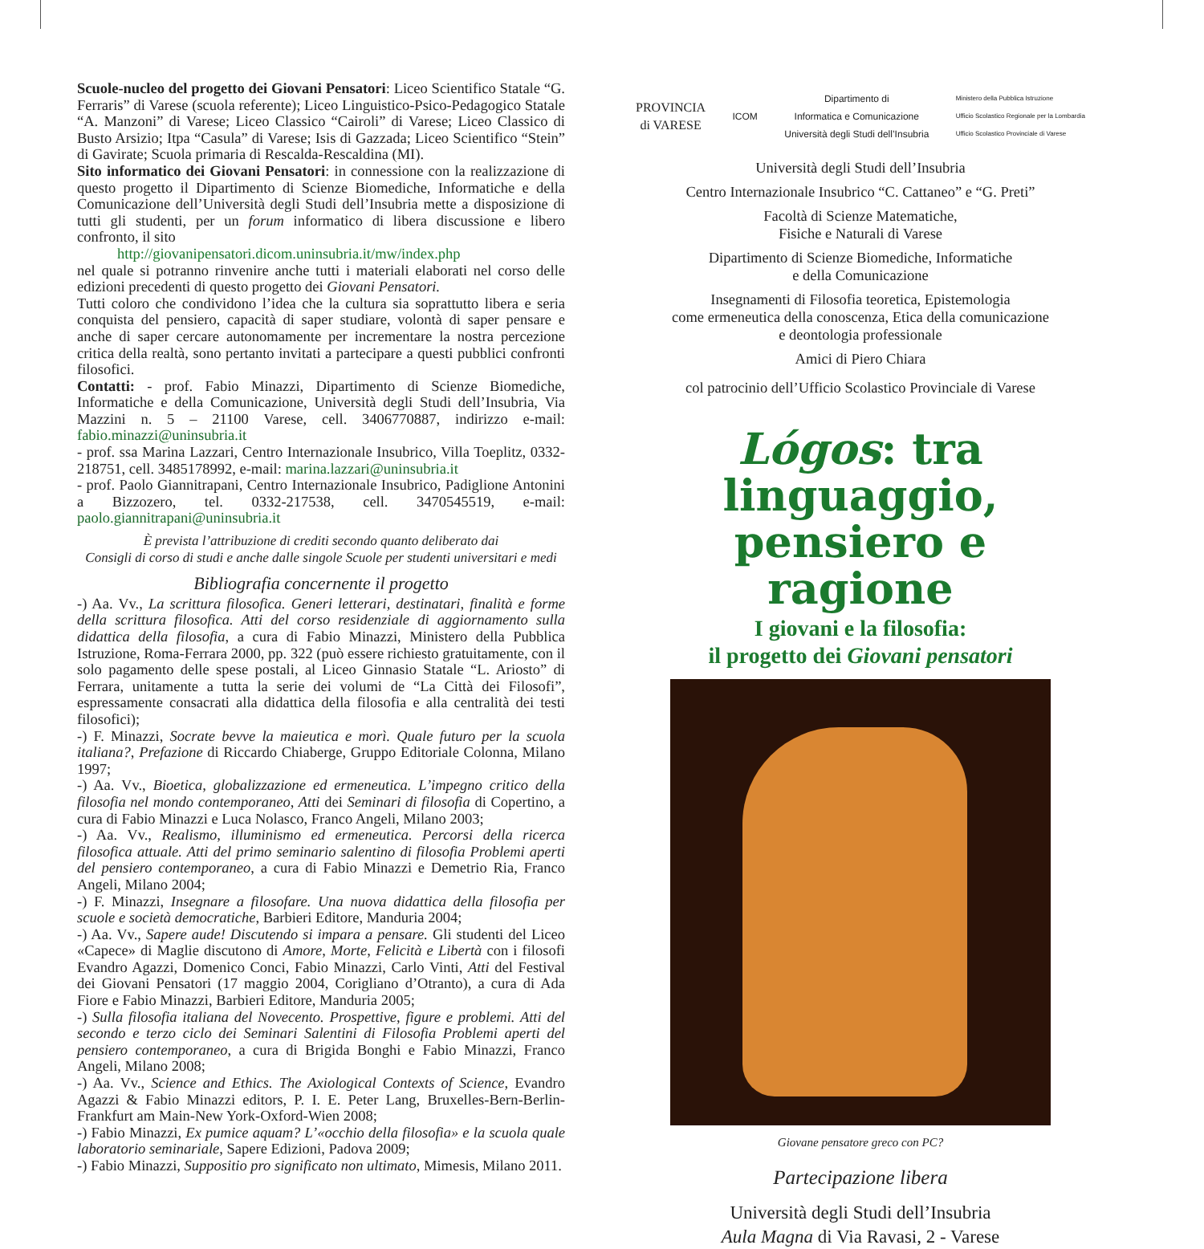Scuole-nucleo del progetto dei Giovani Pensatori: Liceo Scientifico Statale “G. Ferraris” di Varese (scuola referente); Liceo Linguistico-Psico-Pedagogico Statale “A. Manzoni” di Varese; Liceo Classico “Cairoli” di Varese; Liceo Classico di Busto Arsizio; Itpa “Casula” di Varese; Isis di Gazzada; Liceo Scientifico “Stein” di Gavirate; Scuola primaria di Rescalda-Rescaldina (MI).
Sito informatico dei Giovani Pensatori: in connessione con la realizzazione di questo progetto il Dipartimento di Scienze Biomediche, Informatiche e della Comunicazione dell’Università degli Studi dell’Insubria mette a disposizione di tutti gli studenti, per un forum informatico di libera discussione e libero confronto, il sito
http://giovanipensatori.dicom.uninsubria.it/mw/index.php
nel quale si potranno rinvenire anche tutti i materiali elaborati nel corso delle edizioni precedenti di questo progetto dei Giovani Pensatori.
Tutti coloro che condividono l’idea che la cultura sia soprattutto libera e seria conquista del pensiero, capacità di saper studiare, volontà di saper pensare e anche di saper cercare autonomamente per incrementare la nostra percezione critica della realtà, sono pertanto invitati a partecipare a questi pubblici confronti filosofici.
Contatti: - prof. Fabio Minazzi, Dipartimento di Scienze Biomediche, Informatiche e della Comunicazione, Università degli Studi dell’Insubria, Via Mazzini n. 5 – 21100 Varese, cell. 3406770887, indirizzo e-mail: fabio.minazzi@uninsubria.it
- prof. ssa Marina Lazzari, Centro Internazionale Insubrico, Villa Toeplitz, 0332-218751, cell. 3485178992, e-mail: marina.lazzari@uninsubria.it
- prof. Paolo Giannitrapani, Centro Internazionale Insubrico, Padiglione Antonini a Bizzozero, tel. 0332-217538, cell. 3470545519, e-mail: paolo.giannitrapani@uninsubria.it
È prevista l’attribuzione di crediti secondo quanto deliberato dai
Consigli di corso di studi e anche dalle singole Scuole per studenti universitari e medi
Bibliografia concernente il progetto
-) Aa. Vv., La scrittura filosofica. Generi letterari, destinatari, finalità e forme della scrittura filosofica. Atti del corso residenziale di aggiornamento sulla didattica della filosofia, a cura di Fabio Minazzi, Ministero della Pubblica Istruzione, Roma-Ferrara 2000, pp. 322 (può essere richiesto gratuitamente, con il solo pagamento delle spese postali, al Liceo Ginnasio Statale “L. Ariosto” di Ferrara, unitamente a tutta la serie dei volumi de “La Città dei Filosofi”, espressamente consacrati alla didattica della filosofia e alla centralità dei testi filosofici);
-) F. Minazzi, Socrate bevve la maieutica e morì. Quale futuro per la scuola italiana?, Prefazione di Riccardo Chiaberge, Gruppo Editoriale Colonna, Milano 1997;
-) Aa. Vv., Bioetica, globalizzazione ed ermeneutica. L’impegno critico della filosofia nel mondo contemporaneo, Atti dei Seminari di filosofia di Copertino, a cura di Fabio Minazzi e Luca Nolasco, Franco Angeli, Milano 2003;
-) Aa. Vv., Realismo, illuminismo ed ermeneutica. Percorsi della ricerca filosofica attuale. Atti del primo seminario salentino di filosofia Problemi aperti del pensiero contemporaneo, a cura di Fabio Minazzi e Demetrio Ria, Franco Angeli, Milano 2004;
-) F. Minazzi, Insegnare a filosofare. Una nuova didattica della filosofia per scuole e società democratiche, Barbieri Editore, Manduria 2004;
-) Aa. Vv., Sapere aude! Discutendo si impara a pensare. Gli studenti del Liceo «Capece» di Maglie discutono di Amore, Morte, Felicità e Libertà con i filosofi Evandro Agazzi, Domenico Conci, Fabio Minazzi, Carlo Vinti, Atti del Festival dei Giovani Pensatori (17 maggio 2004, Corigliano d’Otranto), a cura di Ada Fiore e Fabio Minazzi, Barbieri Editore, Manduria 2005;
-) Sulla filosofia italiana del Novecento. Prospettive, figure e problemi. Atti del secondo e terzo ciclo dei Seminari Salentini di Filosofia Problemi aperti del pensiero contemporaneo, a cura di Brigida Bonghi e Fabio Minazzi, Franco Angeli, Milano 2008;
-) Aa. Vv., Science and Ethics. The Axiological Contexts of Science, Evandro Agazzi & Fabio Minazzi editors, P. I. E. Peter Lang, Bruxelles-Bern-Berlin- Frankfurt am Main-New York-Oxford-Wien 2008;
-) Fabio Minazzi, Ex pumice aquam? L’«occhio della filosofia» e la scuola quale laboratorio seminariale, Sapere Edizioni, Padova 2009;
-) Fabio Minazzi, Suppositio pro significato non ultimato, Mimesis, Milano 2011.
PROVINCIA
di VARESE ICOM Dipartimento di
Informatica e Comunicazione
Università degli Studi dell’Insubria Ministero della Pubblica Istruzione
Ufficio Scolastico Regionale per la Lombardia
Ufficio Scolastico Provinciale di Varese
Università degli Studi dell’Insubria
Centro Internazionale Insubrico “C. Cattaneo” e “G. Preti”
Facoltà di Scienze Matematiche,
Fisiche e Naturali di Varese
Dipartimento di Scienze Biomediche, Informatiche
e della Comunicazione
Insegnamenti di Filosofia teoretica, Epistemologia
come ermeneutica della conoscenza, Etica della comunicazione
e deontologia professionale
Amici di Piero Chiara
col patrocinio dell’Ufficio Scolastico Provinciale di Varese
Lógos: tra linguaggio, pensiero e ragione
I giovani e la filosofia:
il progetto dei Giovani pensatori
Giovane pensatore greco con PC?
Partecipazione libera
Università degli Studi dell’Insubria
Aula Magna di Via Ravasi, 2 - Varese